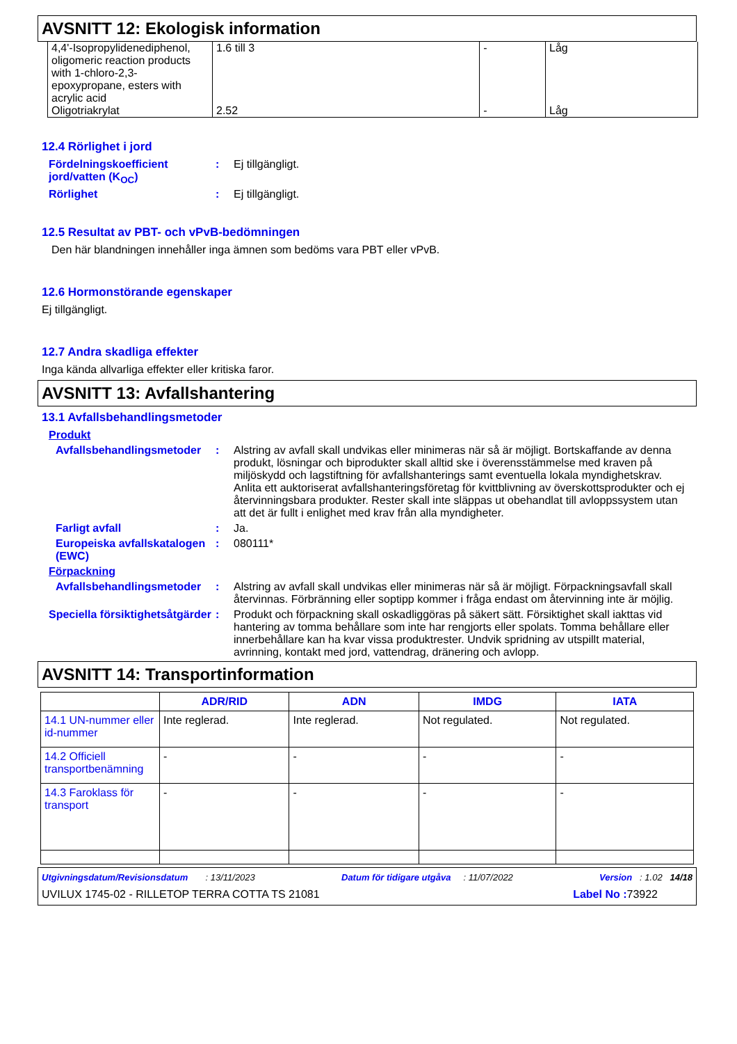AVSNITT 12: Ekologisk information
| 4,4'-Isopropylidenediphenol, oligomeric reaction products with 1-chloro-2,3-epoxypropane, esters with acrylic acid | 1.6 till 3 | - | Låg |
| Oligotriakrylat | 2.52 | - | Låg |
12.4 Rörlighet i jord
Fördelningskoefficient jord/vatten (K<sub>OC</sub>)
: Ej tillgängligt.
Rörlighet : Ej tillgängligt.
12.5 Resultat av PBT- och vPvB-bedömningen
Den här blandningen innehåller inga ämnen som bedöms vara PBT eller vPvB.
12.6 Hormonstörande egenskaper
Ej tillgängligt.
12.7 Andra skadliga effekter
Inga kända allvarliga effekter eller kritiska faror.
AVSNITT 13: Avfallshantering
13.1 Avfallsbehandlingsmetoder
Produkt
Avfallsbehandlingsmetoder
: Alstring av avfall skall undvikas eller minimeras när så är möjligt. Bortskaffande av denna produkt, lösningar och biprodukter skall alltid ske i överensstämmelse med kraven på miljöskydd och lagstiftning för avfallshanterings samt eventuella lokala myndighetskrav. Anlita ett auktoriserat avfallshanteringsföretag för kvittblivning av överskottsprodukter och ej återvinningsbara produkter. Rester skall inte släppas ut obehandlat till avloppssystem utan att det är fullt i enlighet med krav från alla myndigheter.
Farligt avfall : Ja.
Europeiska avfallskatalogen (EWC)
: 080111*
Förpackning
Avfallsbehandlingsmetoder
: Alstring av avfall skall undvikas eller minimeras när så är möjligt. Förpackningsavfall skall återvinnas. Förbränning eller soptipp kommer i fråga endast om återvinning inte är möjlig.
Speciella försiktighetsåtgärder
: Produkt och förpackning skall oskadliggöras på säkert sätt. Försiktighet skall iakttas vid hantering av tomma behållare som inte har rengjorts eller spolats. Tomma behållare eller innerbehållare kan ha kvar vissa produktrester. Undvik spridning av utspillt material, avrinning, kontakt med jord, vattendrag, dränering och avlopp.
AVSNITT 14: Transportinformation
| | ADR/RID | ADN | IMDG | IATA |
| --- | --- | --- | --- | --- |
| 14.1 UN-nummer eller id-nummer | Inte reglerad. | Inte reglerad. | Not regulated. | Not regulated. |
| 14.2 Officiell transportbenämning | - | - | - | - |
| 14.3 Faroklass för transport | - | - | - | - |
Utgivningsdatum/Revisionsdatum : 13/11/2023 Datum för tidigare utgåva : 11/07/2022 Version : 1.02 14/18
UVILUX 1745-02 - RILLETOP TERRA COTTA TS 21081 Label No : 73922